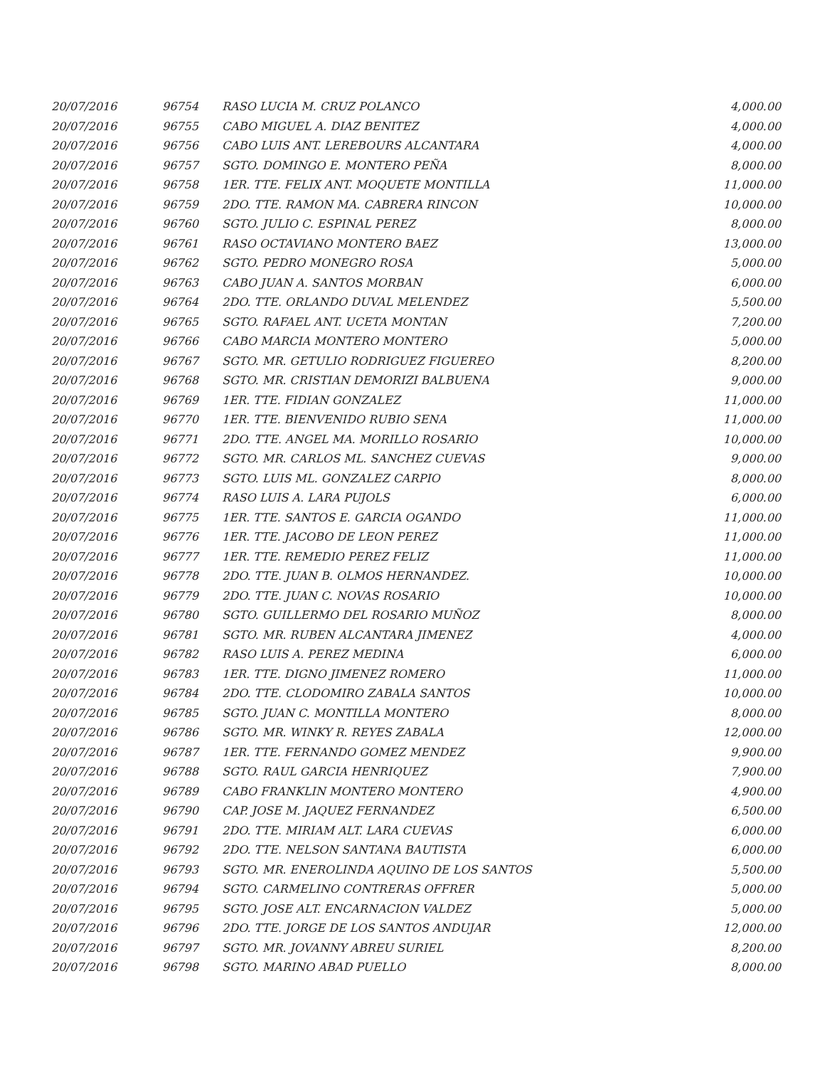| 20/07/2016 | 96754 | RASO LUCIA M. CRUZ POLANCO | 4,000.00 |
| 20/07/2016 | 96755 | CABO MIGUEL A. DIAZ BENITEZ | 4,000.00 |
| 20/07/2016 | 96756 | CABO LUIS ANT. LEREBOURS ALCANTARA | 4,000.00 |
| 20/07/2016 | 96757 | SGTO. DOMINGO E. MONTERO PEÑA | 8,000.00 |
| 20/07/2016 | 96758 | 1ER. TTE. FELIX ANT. MOQUETE MONTILLA | 11,000.00 |
| 20/07/2016 | 96759 | 2DO. TTE. RAMON MA. CABRERA RINCON | 10,000.00 |
| 20/07/2016 | 96760 | SGTO. JULIO C. ESPINAL PEREZ | 8,000.00 |
| 20/07/2016 | 96761 | RASO OCTAVIANO MONTERO BAEZ | 13,000.00 |
| 20/07/2016 | 96762 | SGTO. PEDRO MONEGRO ROSA | 5,000.00 |
| 20/07/2016 | 96763 | CABO JUAN A. SANTOS MORBAN | 6,000.00 |
| 20/07/2016 | 96764 | 2DO. TTE. ORLANDO DUVAL MELENDEZ | 5,500.00 |
| 20/07/2016 | 96765 | SGTO. RAFAEL ANT. UCETA MONTAN | 7,200.00 |
| 20/07/2016 | 96766 | CABO MARCIA MONTERO MONTERO | 5,000.00 |
| 20/07/2016 | 96767 | SGTO. MR. GETULIO RODRIGUEZ FIGUEREO | 8,200.00 |
| 20/07/2016 | 96768 | SGTO. MR. CRISTIAN DEMORIZI BALBUENA | 9,000.00 |
| 20/07/2016 | 96769 | 1ER. TTE. FIDIAN GONZALEZ | 11,000.00 |
| 20/07/2016 | 96770 | 1ER. TTE. BIENVENIDO RUBIO SENA | 11,000.00 |
| 20/07/2016 | 96771 | 2DO. TTE. ANGEL MA. MORILLO ROSARIO | 10,000.00 |
| 20/07/2016 | 96772 | SGTO. MR. CARLOS ML. SANCHEZ CUEVAS | 9,000.00 |
| 20/07/2016 | 96773 | SGTO. LUIS ML. GONZALEZ CARPIO | 8,000.00 |
| 20/07/2016 | 96774 | RASO LUIS A. LARA PUJOLS | 6,000.00 |
| 20/07/2016 | 96775 | 1ER. TTE. SANTOS E. GARCIA OGANDO | 11,000.00 |
| 20/07/2016 | 96776 | 1ER. TTE. JACOBO DE LEON PEREZ | 11,000.00 |
| 20/07/2016 | 96777 | 1ER. TTE. REMEDIO PEREZ FELIZ | 11,000.00 |
| 20/07/2016 | 96778 | 2DO. TTE. JUAN B. OLMOS HERNANDEZ. | 10,000.00 |
| 20/07/2016 | 96779 | 2DO. TTE. JUAN C. NOVAS ROSARIO | 10,000.00 |
| 20/07/2016 | 96780 | SGTO. GUILLERMO DEL ROSARIO MUÑOZ | 8,000.00 |
| 20/07/2016 | 96781 | SGTO. MR. RUBEN ALCANTARA JIMENEZ | 4,000.00 |
| 20/07/2016 | 96782 | RASO LUIS A. PEREZ MEDINA | 6,000.00 |
| 20/07/2016 | 96783 | 1ER. TTE. DIGNO JIMENEZ ROMERO | 11,000.00 |
| 20/07/2016 | 96784 | 2DO. TTE. CLODOMIRO ZABALA SANTOS | 10,000.00 |
| 20/07/2016 | 96785 | SGTO. JUAN C. MONTILLA MONTERO | 8,000.00 |
| 20/07/2016 | 96786 | SGTO. MR. WINKY R. REYES ZABALA | 12,000.00 |
| 20/07/2016 | 96787 | 1ER. TTE. FERNANDO GOMEZ MENDEZ | 9,900.00 |
| 20/07/2016 | 96788 | SGTO. RAUL GARCIA HENRIQUEZ | 7,900.00 |
| 20/07/2016 | 96789 | CABO FRANKLIN MONTERO MONTERO | 4,900.00 |
| 20/07/2016 | 96790 | CAP. JOSE M. JAQUEZ FERNANDEZ | 6,500.00 |
| 20/07/2016 | 96791 | 2DO. TTE. MIRIAM ALT. LARA CUEVAS | 6,000.00 |
| 20/07/2016 | 96792 | 2DO. TTE. NELSON SANTANA BAUTISTA | 6,000.00 |
| 20/07/2016 | 96793 | SGTO. MR. ENEROLINDA AQUINO DE LOS SANTOS | 5,500.00 |
| 20/07/2016 | 96794 | SGTO. CARMELINO CONTRERAS OFFRER | 5,000.00 |
| 20/07/2016 | 96795 | SGTO. JOSE ALT. ENCARNACION VALDEZ | 5,000.00 |
| 20/07/2016 | 96796 | 2DO. TTE. JORGE DE LOS SANTOS ANDUJAR | 12,000.00 |
| 20/07/2016 | 96797 | SGTO. MR. JOVANNY ABREU SURIEL | 8,200.00 |
| 20/07/2016 | 96798 | SGTO. MARINO ABAD PUELLO | 8,000.00 |